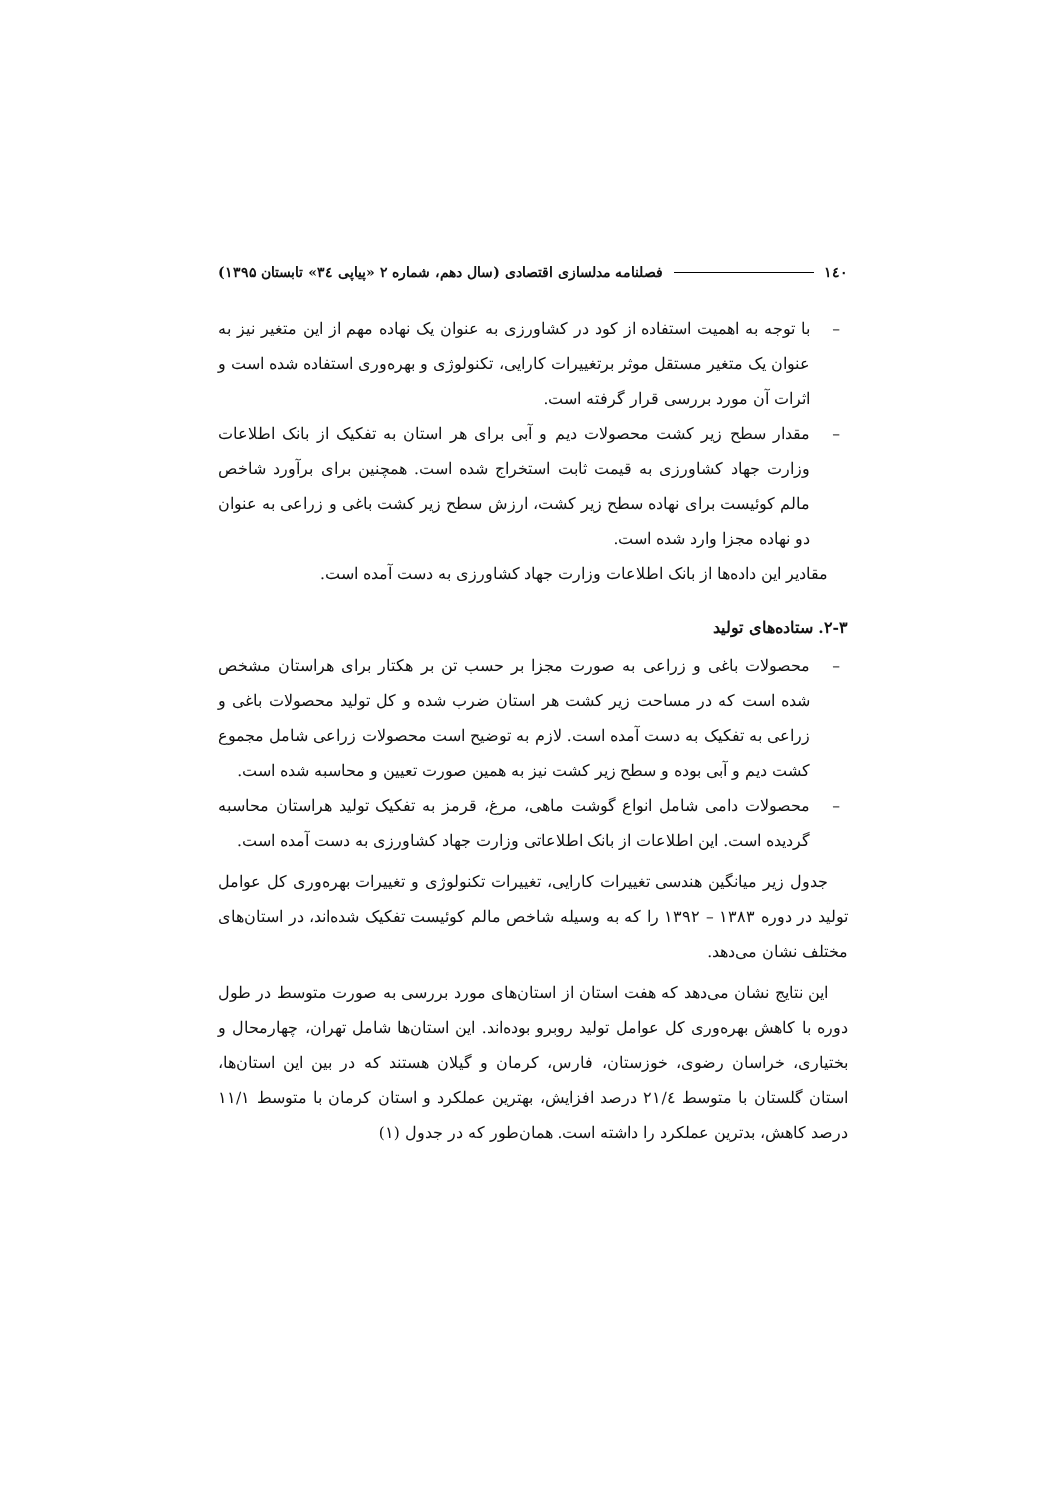۱٤۰ فصلنامه مدلسازی اقتصادی (سال دهم، شماره ۲ «پیاپی ۳٤» تابستان ۱۳۹۵)
– با توجه به اهمیت استفاده از کود در کشاورزی به عنوان یک نهاده مهم از این متغیر نیز به عنوان یک متغیر مستقل موثر برتغییرات کارایی، تکنولوژی و بهره‌وری استفاده شده است و اثرات آن مورد بررسی قرار گرفته است.
– مقدار سطح زیر کشت محصولات دیم و آبی برای هر استان به تفکیک از بانک اطلاعات وزارت جهاد کشاورزی به قیمت ثابت استخراج شده است. همچنین برای برآورد شاخص مالم کوئیست برای نهاده سطح زیر کشت، ارزش سطح زیر کشت باغی و زراعی به عنوان دو نهاده مجزا وارد شده است.
مقادیر این داده‌ها از بانک اطلاعات وزارت جهاد کشاورزی به دست آمده است.
۲-۳. ستاده‌های تولید
– محصولات باغی و زراعی به صورت مجزا بر حسب تن بر هکتار برای هراستان مشخص شده است که در مساحت زیر کشت هر استان ضرب شده و کل تولید محصولات باغی و زراعی به تفکیک به دست آمده است. لازم به توضیح است محصولات زراعی شامل مجموع کشت دیم و آبی بوده و سطح زیر کشت نیز به همین صورت تعیین و محاسبه شده است.
– محصولات دامی شامل انواع گوشت ماهی، مرغ، قرمز به تفکیک تولید هراستان محاسبه گردیده است. این اطلاعات از بانک اطلاعاتی وزارت جهاد کشاورزی به دست آمده است.
جدول زیر میانگین هندسی تغییرات کارایی، تغییرات تکنولوژی و تغییرات بهره‌وری کل عوامل تولید در دوره ۱۳۸۳ – ۱۳۹۲ را که به وسیله شاخص مالم کوئیست تفکیک شده‌اند، در استان‌های مختلف نشان می‌دهد.
این نتایج نشان می‌دهد که هفت استان از استان‌های مورد بررسی به صورت متوسط در طول دوره با کاهش بهره‌وری کل عوامل تولید روبرو بوده‌اند. این استان‌ها شامل تهران، چهارمحال و بختیاری، خراسان رضوی، خوزستان، فارس، کرمان و گیلان هستند که در بین این استان‌ها، استان گلستان با متوسط ۲۱/٤ درصد افزایش، بهترین عملکرد و استان کرمان با متوسط ۱۱/۱ درصد کاهش، بدترین عملکرد را داشته است. همان‌طور که در جدول (۱)